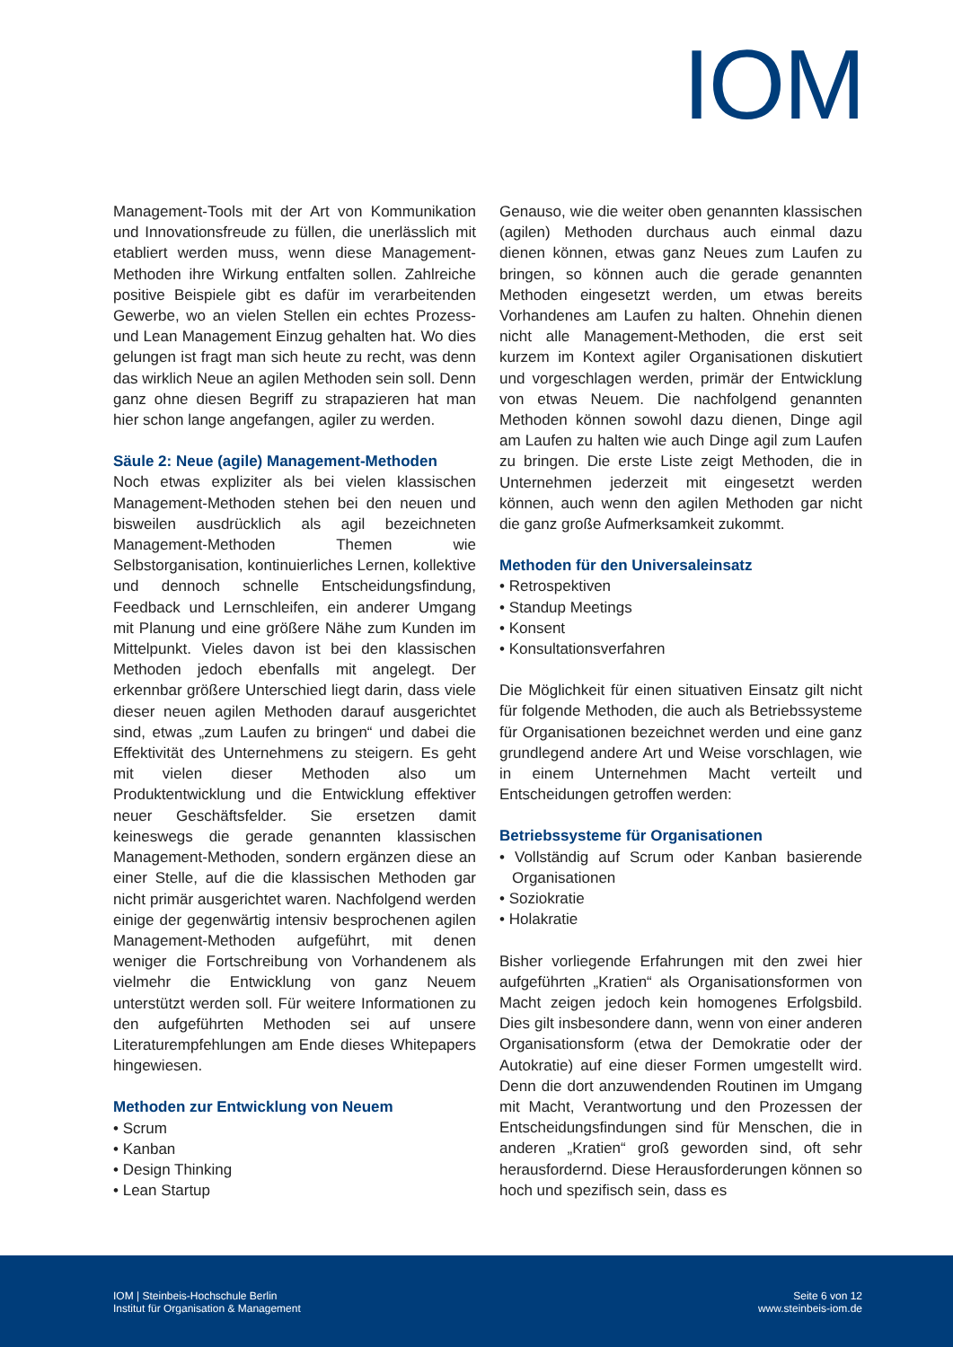IOM
Management-Tools mit der Art von Kommunikation und Innovationsfreude zu füllen, die unerlässlich mit etabliert werden muss, wenn diese Management-Methoden ihre Wirkung entfalten sollen. Zahlreiche positive Beispiele gibt es dafür im verarbeitenden Gewerbe, wo an vielen Stellen ein echtes Prozess- und Lean Management Einzug gehalten hat. Wo dies gelungen ist fragt man sich heute zu recht, was denn das wirklich Neue an agilen Methoden sein soll. Denn ganz ohne diesen Begriff zu strapazieren hat man hier schon lange angefangen, agiler zu werden.
Säule 2: Neue (agile) Management-Methoden
Noch etwas expliziter als bei vielen klassischen Management-Methoden stehen bei den neuen und bisweilen ausdrücklich als agil bezeichneten Management-Methoden Themen wie Selbstorganisation, kontinuierliches Lernen, kollektive und dennoch schnelle Entscheidungsfindung, Feedback und Lernschleifen, ein anderer Umgang mit Planung und eine größere Nähe zum Kunden im Mittelpunkt. Vieles davon ist bei den klassischen Methoden jedoch ebenfalls mit angelegt. Der erkennbar größere Unterschied liegt darin, dass viele dieser neuen agilen Methoden darauf ausgerichtet sind, etwas „zum Laufen zu bringen“ und dabei die Effektivität des Unternehmens zu steigern. Es geht mit vielen dieser Methoden also um Produktentwicklung und die Entwicklung effektiver neuer Geschäftsfelder. Sie ersetzen damit keineswegs die gerade genannten klassischen Management-Methoden, sondern ergänzen diese an einer Stelle, auf die die klassischen Methoden gar nicht primär ausgerichtet waren. Nachfolgend werden einige der gegenwärtig intensiv besprochenen agilen Management-Methoden aufgeführt, mit denen weniger die Fortschreibung von Vorhandenem als vielmehr die Entwicklung von ganz Neuem unterstützt werden soll. Für weitere Informationen zu den aufgeführten Methoden sei auf unsere Literaturempfehlungen am Ende dieses Whitepapers hingewiesen.
Methoden zur Entwicklung von Neuem
• Scrum
• Kanban
• Design Thinking
• Lean Startup
Genauso, wie die weiter oben genannten klassischen (agilen) Methoden durchaus auch einmal dazu dienen können, etwas ganz Neues zum Laufen zu bringen, so können auch die gerade genannten Methoden eingesetzt werden, um etwas bereits Vorhandenes am Laufen zu halten. Ohnehin dienen nicht alle Management-Methoden, die erst seit kurzem im Kontext agiler Organisationen diskutiert und vorgeschlagen werden, primär der Entwicklung von etwas Neuem. Die nachfolgend genannten Methoden können sowohl dazu dienen, Dinge agil am Laufen zu halten wie auch Dinge agil zum Laufen zu bringen. Die erste Liste zeigt Methoden, die in Unternehmen jederzeit mit eingesetzt werden können, auch wenn den agilen Methoden gar nicht die ganz große Aufmerksamkeit zukommt.
Methoden für den Universaleinsatz
• Retrospektiven
• Standup Meetings
• Konsent
• Konsultationsverfahren
Die Möglichkeit für einen situativen Einsatz gilt nicht für folgende Methoden, die auch als Betriebssysteme für Organisationen bezeichnet werden und eine ganz grundlegend andere Art und Weise vorschlagen, wie in einem Unternehmen Macht verteilt und Entscheidungen getroffen werden:
Betriebssysteme für Organisationen
• Vollständig auf Scrum oder Kanban basierende Organisationen
• Soziokratie
• Holakratie
Bisher vorliegende Erfahrungen mit den zwei hier aufgeführten „Kratien“ als Organisationsformen von Macht zeigen jedoch kein homogenes Erfolgsbild. Dies gilt insbesondere dann, wenn von einer anderen Organisationsform (etwa der Demokratie oder der Autokratie) auf eine dieser Formen umgestellt wird. Denn die dort anzuwendenden Routinen im Umgang mit Macht, Verantwortung und den Prozessen der Entscheidungsfindungen sind für Menschen, die in anderen „Kratien“ groß geworden sind, oft sehr herausfordernd. Diese Herausforderungen können so hoch und spezifisch sein, dass es
IOM | Steinbeis-Hochschule Berlin
Institut für Organisation & Management
Seite 6 von 12
www.steinbeis-iom.de